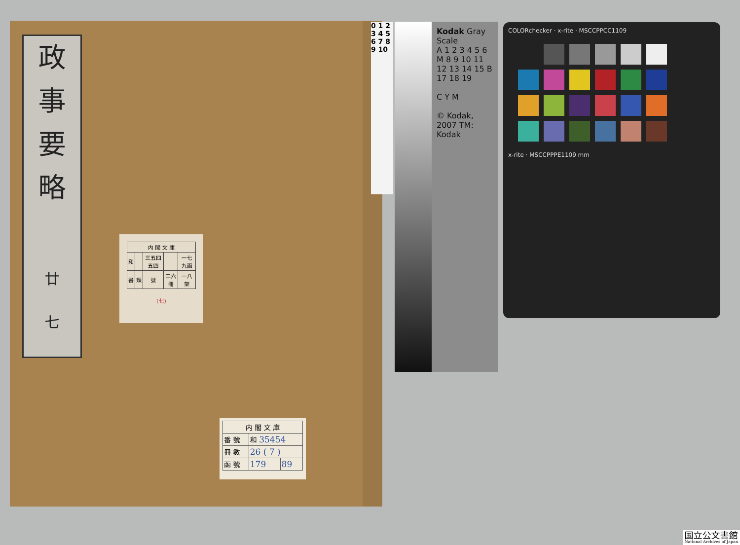政
事
要
略
廿
七
| 内 閣 文 庫 | | | | |
| 和 | | 三五四五四 | | 一七九函 |
| 書 | 類 | 號 | 二六冊 | 一八架 |
(七)
| 内 閣 文 庫 | | |
| 番 號 | 和 35454 | |
| 冊 數 | 26 ( 7 ) | |
| 函 號 | 179 | 89 |
0 1 2 3 4 5 6 7 8 9 10
Kodak Gray Scale
A 1 2 3 4 5 6 M 8 9 10 11 12 13 14 15 B 17 18 19
C Y M
© Kodak, 2007 TM: Kodak
COLORchecker · x-rite · MSCCPPCC1109
x-rite · MSCCPPPE1109 mm
国立公文書館
National Archives of Japan